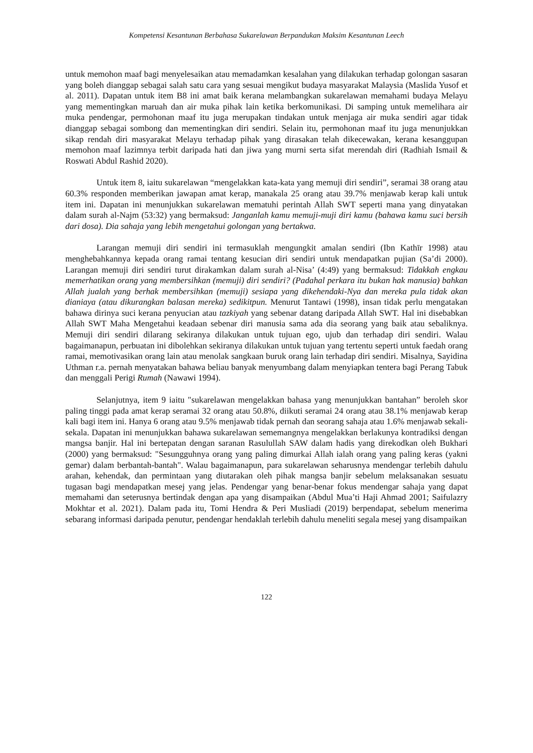Kompetensi Kesantunan Berbahasa Sukarelawan Berpandukan Maksim Kesantunan Leech
untuk memohon maaf bagi menyelesaikan atau memadamkan kesalahan yang dilakukan terhadap golongan sasaran yang boleh dianggap sebagai salah satu cara yang sesuai mengikut budaya masyarakat Malaysia (Maslida Yusof et al. 2011). Dapatan untuk item B8 ini amat baik kerana melambangkan sukarelawan memahami budaya Melayu yang mementingkan maruah dan air muka pihak lain ketika berkomunikasi. Di samping untuk memelihara air muka pendengar, permohonan maaf itu juga merupakan tindakan untuk menjaga air muka sendiri agar tidak dianggap sebagai sombong dan mementingkan diri sendiri. Selain itu, permohonan maaf itu juga menunjukkan sikap rendah diri masyarakat Melayu terhadap pihak yang dirasakan telah dikecewakan, kerana kesanggupan memohon maaf lazimnya terbit daripada hati dan jiwa yang murni serta sifat merendah diri (Radhiah Ismail & Roswati Abdul Rashid 2020).
Untuk item 8, iaitu sukarelawan “mengelakkan kata-kata yang memuji diri sendiri”, seramai 38 orang atau 60.3% responden memberikan jawapan amat kerap, manakala 25 orang atau 39.7% menjawab kerap kali untuk item ini. Dapatan ini menunjukkan sukarelawan mematuhi perintah Allah SWT seperti mana yang dinyatakan dalam surah al-Najm (53:32) yang bermaksud: Janganlah kamu memuji-muji diri kamu (bahawa kamu suci bersih dari dosa). Dia sahaja yang lebih mengetahui golongan yang bertakwa.
Larangan memuji diri sendiri ini termasuklah mengungkit amalan sendiri (Ibn Kathīr 1998) atau menghebahkannya kepada orang ramai tentang kesucian diri sendiri untuk mendapatkan pujian (Sa’di 2000). Larangan memuji diri sendiri turut dirakamkan dalam surah al-Nisa’ (4:49) yang bermaksud: Tidakkah engkau memerhatikan orang yang membersihkan (memuji) diri sendiri? (Padahal perkara itu bukan hak manusia) bahkan Allah jualah yang berhak membersihkan (memuji) sesiapa yang dikehendaki-Nya dan mereka pula tidak akan dianiaya (atau dikurangkan balasan mereka) sedikitpun. Menurut Tantawi (1998), insan tidak perlu mengatakan bahawa dirinya suci kerana penyucian atau tazkiyah yang sebenar datang daripada Allah SWT. Hal ini disebabkan Allah SWT Maha Mengetahui keadaan sebenar diri manusia sama ada dia seorang yang baik atau sebaliknya. Memuji diri sendiri dilarang sekiranya dilakukan untuk tujuan ego, ujub dan terhadap diri sendiri. Walau bagaimanapun, perbuatan ini dibolehkan sekiranya dilakukan untuk tujuan yang tertentu seperti untuk faedah orang ramai, memotivasikan orang lain atau menolak sangkaan buruk orang lain terhadap diri sendiri. Misalnya, Sayidina Uthman r.a. pernah menyatakan bahawa beliau banyak menyumbang dalam menyiapkan tentera bagi Perang Tabuk dan menggali Perigi Rumah (Nawawi 1994).
Selanjutnya, item 9 iaitu "sukarelawan mengelakkan bahasa yang menunjukkan bantahan” beroleh skor paling tinggi pada amat kerap seramai 32 orang atau 50.8%, diikuti seramai 24 orang atau 38.1% menjawab kerap kali bagi item ini. Hanya 6 orang atau 9.5% menjawab tidak pernah dan seorang sahaja atau 1.6% menjawab sekali-sekala. Dapatan ini menunjukkan bahawa sukarelawan sememangnya mengelakkan berlakunya kontradiksi dengan mangsa banjir. Hal ini bertepatan dengan saranan Rasulullah SAW dalam hadis yang direkodkan oleh Bukhari (2000) yang bermaksud: "Sesungguhnya orang yang paling dimurkai Allah ialah orang yang paling keras (yakni gemar) dalam berbantah-bantah". Walau bagaimanapun, para sukarelawan seharusnya mendengar terlebih dahulu arahan, kehendak, dan permintaan yang diutarakan oleh pihak mangsa banjir sebelum melaksanakan sesuatu tugasan bagi mendapatkan mesej yang jelas. Pendengar yang benar-benar fokus mendengar sahaja yang dapat memahami dan seterusnya bertindak dengan apa yang disampaikan (Abdul Mua’ti Haji Ahmad 2001; Saifulazry Mokhtar et al. 2021). Dalam pada itu, Tomi Hendra & Peri Musliadi (2019) berpendapat, sebelum menerima sebarang informasi daripada penutur, pendengar hendaklah terlebih dahulu meneliti segala mesej yang disampaikan
122